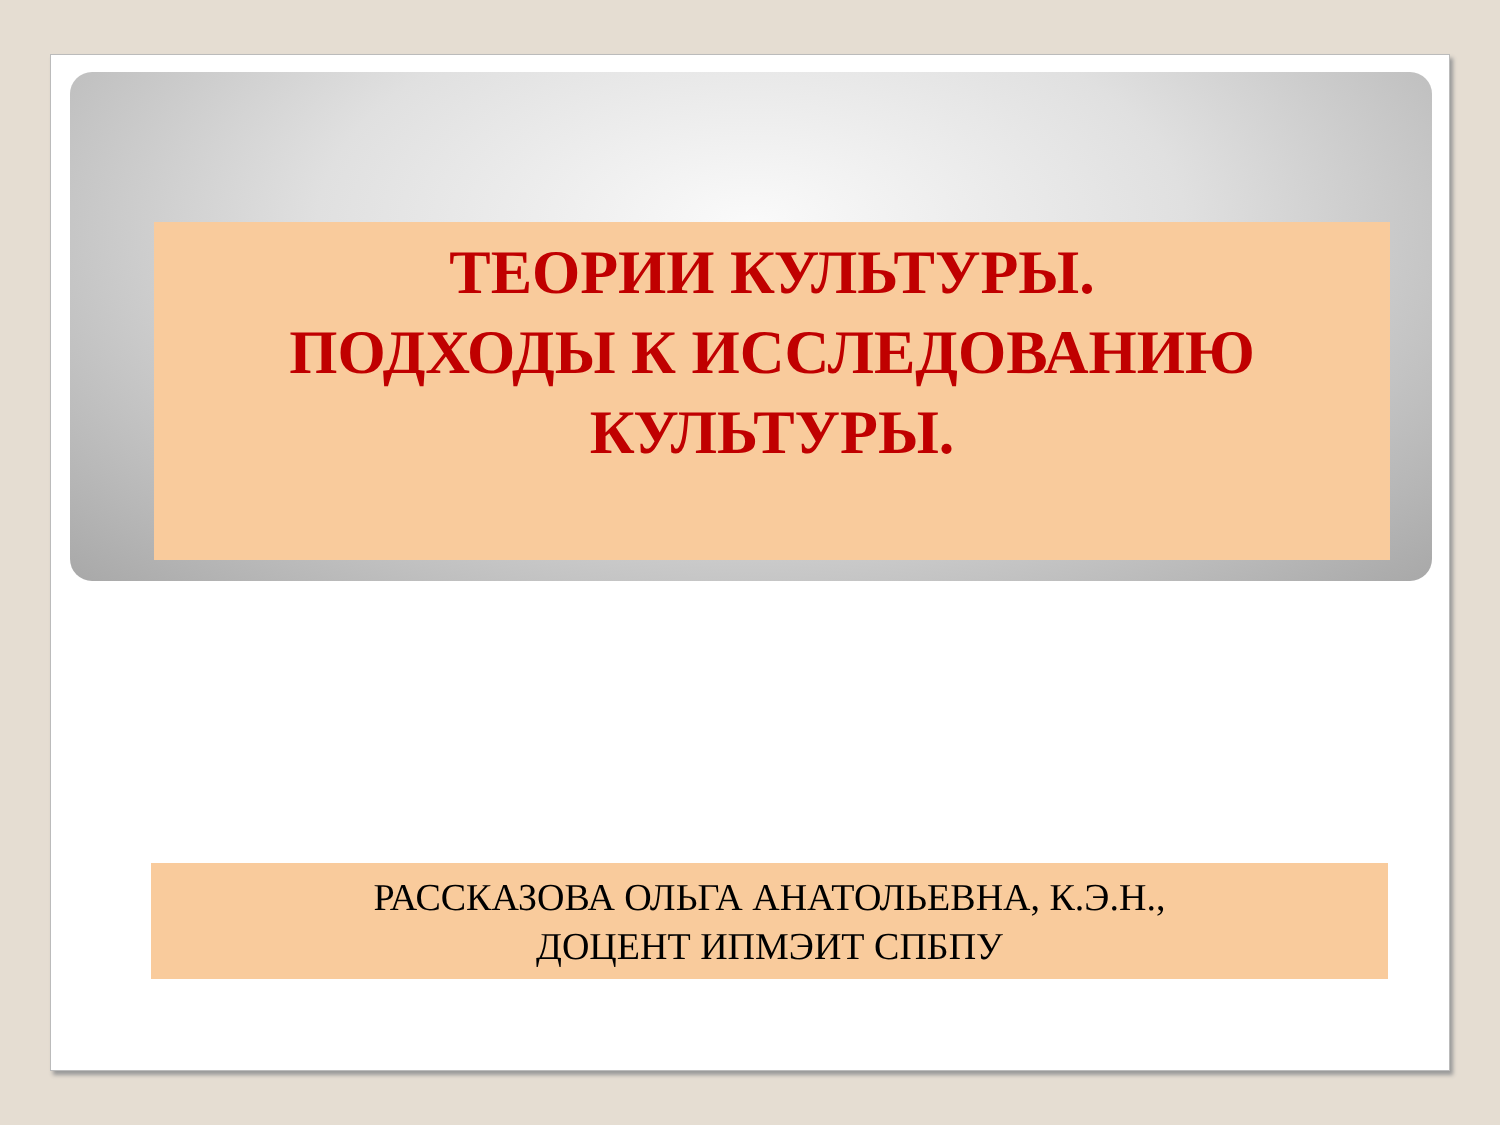ТЕОРИИ КУЛЬТУРЫ.
ПОДХОДЫ К ИССЛЕДОВАНИЮ КУЛЬТУРЫ.
РАССКАЗОВА ОЛЬГА АНАТОЛЬЕВНА, К.Э.Н.,
ДОЦЕНТ ИПМЭИТ СПБПУ